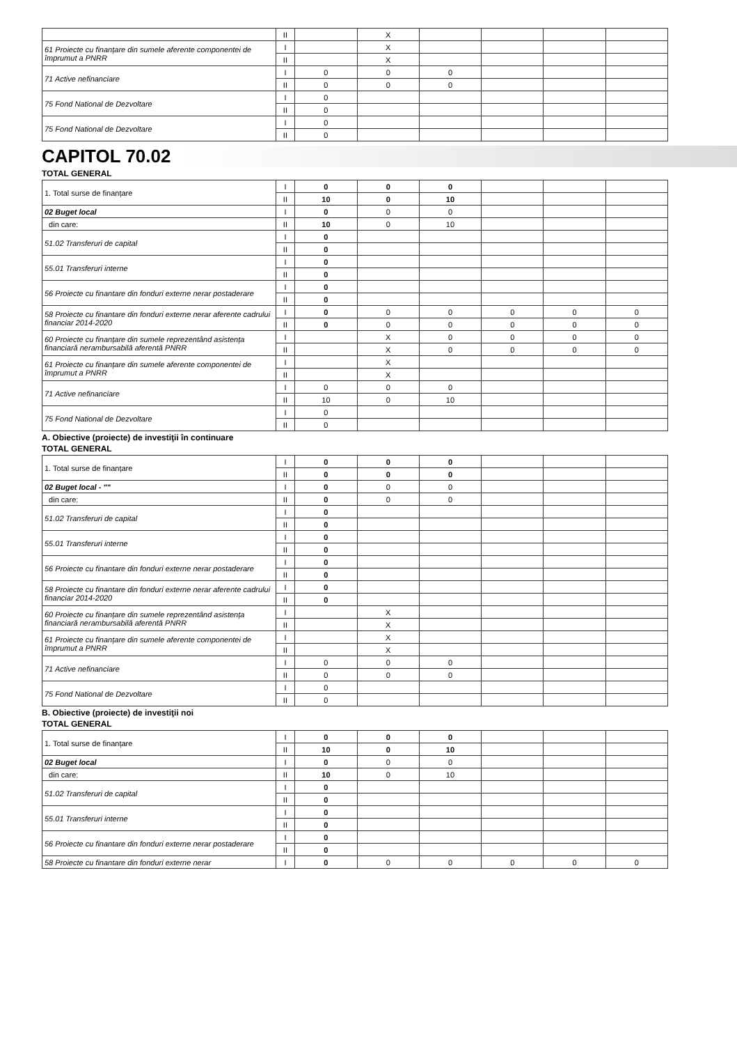| | II | | X | | | | |
| 61 Proiecte cu finanțare din sumele aferente componentei de împrumut a PNRR | I | | X | | | | |
| | II | | X | | | | |
| 71 Active nefinanciare | I | 0 | 0 | 0 | | | |
| | II | 0 | 0 | 0 | | | |
| 75 Fond National de Dezvoltare | I | 0 | | | | | |
| | II | 0 | | | | | |
| 75 Fond National de Dezvoltare | I | 0 | | | | | |
| | II | 0 | | | | | |
CAPITOL 70.02
TOTAL GENERAL
| 1. Total surse de finanțare | I | 0 | 0 | 0 | | | |
| | II | 10 | 0 | 10 | | | |
| 02 Buget local | I | 0 | 0 | 0 | | | |
| din care: | II | 10 | 0 | 10 | | | |
| 51.02 Transferuri de capital | I | 0 | | | | | |
| | II | 0 | | | | | |
| 55.01 Transferuri interne | I | 0 | | | | | |
| | II | 0 | | | | | |
| 56 Proiecte cu finantare din fonduri externe nerar postaderare | I | 0 | | | | | |
| | II | 0 | | | | | |
| 58 Proiecte cu finantare din fonduri externe nerar aferente cadrului financiar 2014-2020 | I | 0 | 0 | 0 | 0 | 0 | 0 |
| | II | 0 | 0 | 0 | 0 | 0 | 0 |
| 60 Proiecte cu finanțare din sumele reprezentând asistența financiară nerambursabilă aferentă PNRR | I | | X | 0 | 0 | 0 | 0 |
| | II | | X | 0 | 0 | 0 | 0 |
| 61 Proiecte cu finanțare din sumele aferente componentei de împrumut a PNRR | I | | X | | | | |
| | II | | X | | | | |
| 71 Active nefinanciare | I | 0 | 0 | 0 | | | |
| | II | 10 | 0 | 10 | | | |
| 75 Fond National de Dezvoltare | I | 0 | | | | | |
| | II | 0 | | | | | |
A. Obiective (proiecte) de investiţii în continuare
TOTAL GENERAL
| 1. Total surse de finanțare | I | 0 | 0 | 0 | | | |
| | II | 0 | 0 | 0 | | | |
| 02 Buget local - "" | I | 0 | 0 | 0 | | | |
| din care: | II | 0 | 0 | 0 | | | |
| 51.02 Transferuri de capital | I | 0 | | | | | |
| | II | 0 | | | | | |
| 55.01 Transferuri interne | I | 0 | | | | | |
| | II | 0 | | | | | |
| 56 Proiecte cu finantare din fonduri externe nerar postaderare | I | 0 | | | | | |
| | II | 0 | | | | | |
| 58 Proiecte cu finantare din fonduri externe nerar aferente cadrului financiar 2014-2020 | I | 0 | | | | | |
| | II | 0 | | | | | |
| 60 Proiecte cu finanțare din sumele reprezentând asistența financiară nerambursabilă aferentă PNRR | I | | X | | | | |
| | II | | X | | | | |
| 61 Proiecte cu finanțare din sumele aferente componentei de împrumut a PNRR | I | | X | | | | |
| | II | | X | | | | |
| 71 Active nefinanciare | I | 0 | 0 | 0 | | | |
| | II | 0 | 0 | 0 | | | |
| 75 Fond National de Dezvoltare | I | 0 | | | | | |
| | II | 0 | | | | | |
B. Obiective (proiecte) de investiţii noi
TOTAL GENERAL
| 1. Total surse de finanțare | I | 0 | 0 | 0 | | | |
| | II | 10 | 0 | 10 | | | |
| 02 Buget local | I | 0 | 0 | 0 | | | |
| din care: | II | 10 | 0 | 10 | | | |
| 51.02 Transferuri de capital | I | 0 | | | | | |
| | II | 0 | | | | | |
| 55.01 Transferuri interne | I | 0 | | | | | |
| | II | 0 | | | | | |
| 56 Proiecte cu finantare din fonduri externe nerar postaderare | I | 0 | | | | | |
| | II | 0 | | | | | |
| 58 Proiecte cu finantare din fonduri externe nerar | I | 0 | 0 | 0 | 0 | 0 | 0 |